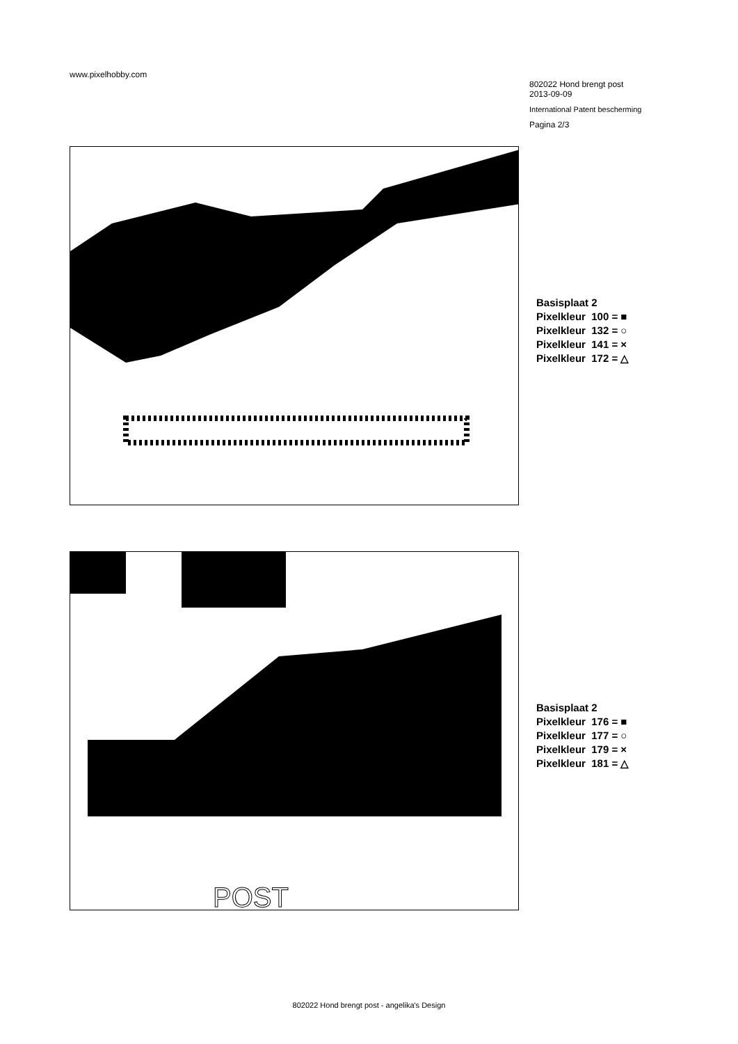www.pixelhobby.com
802022 Hond brengt post
2013-09-09
International Patent bescherming
Pagina 2/3
Basisplaat 2
Pixelkleur 100 = ■
Pixelkleur 132 = ○
Pixelkleur 141 = ×
Pixelkleur 172 = △
POST
Basisplaat 2
Pixelkleur 176 = ■
Pixelkleur 177 = ○
Pixelkleur 179 = ×
Pixelkleur 181 = △
802022 Hond brengt post - angelika's Design